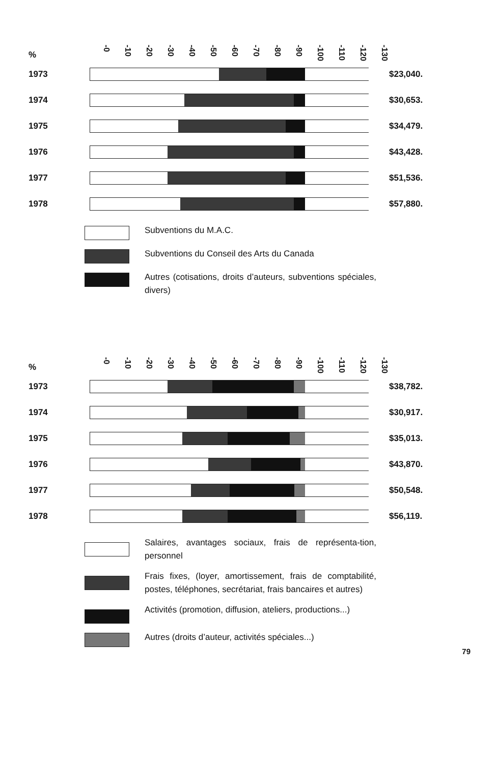%
-0 -10 -20 -30 -40 -50 -60 -70 -80 -90 -100 -110 -120 -130
1973 $23,040.
1974 $30,653.
1975 $34,479.
1976 $43,428.
1977 $51,536.
1978 $57,880.
Subventions du M.A.C.
Subventions du Conseil des Arts du Canada
Autres (cotisations, droits d’auteurs, subventions spéciales, divers)
%
-0 -10 -20 -30 -40 -50 -60 -70 -80 -90 -100 -110 -120 -130
1973 $38,782.
1974 $30,917.
1975 $35,013.
1976 $43,870.
1977 $50,548.
1978 $56,119.
Salaires, avantages sociaux, frais de représenta-tion, personnel
Frais fixes, (loyer, amortissement, frais de comptabilité, postes, téléphones, secrétariat, frais bancaires et autres)
Activités (promotion, diffusion, ateliers, productions...)
Autres (droits d’auteur, activités spéciales...)
79